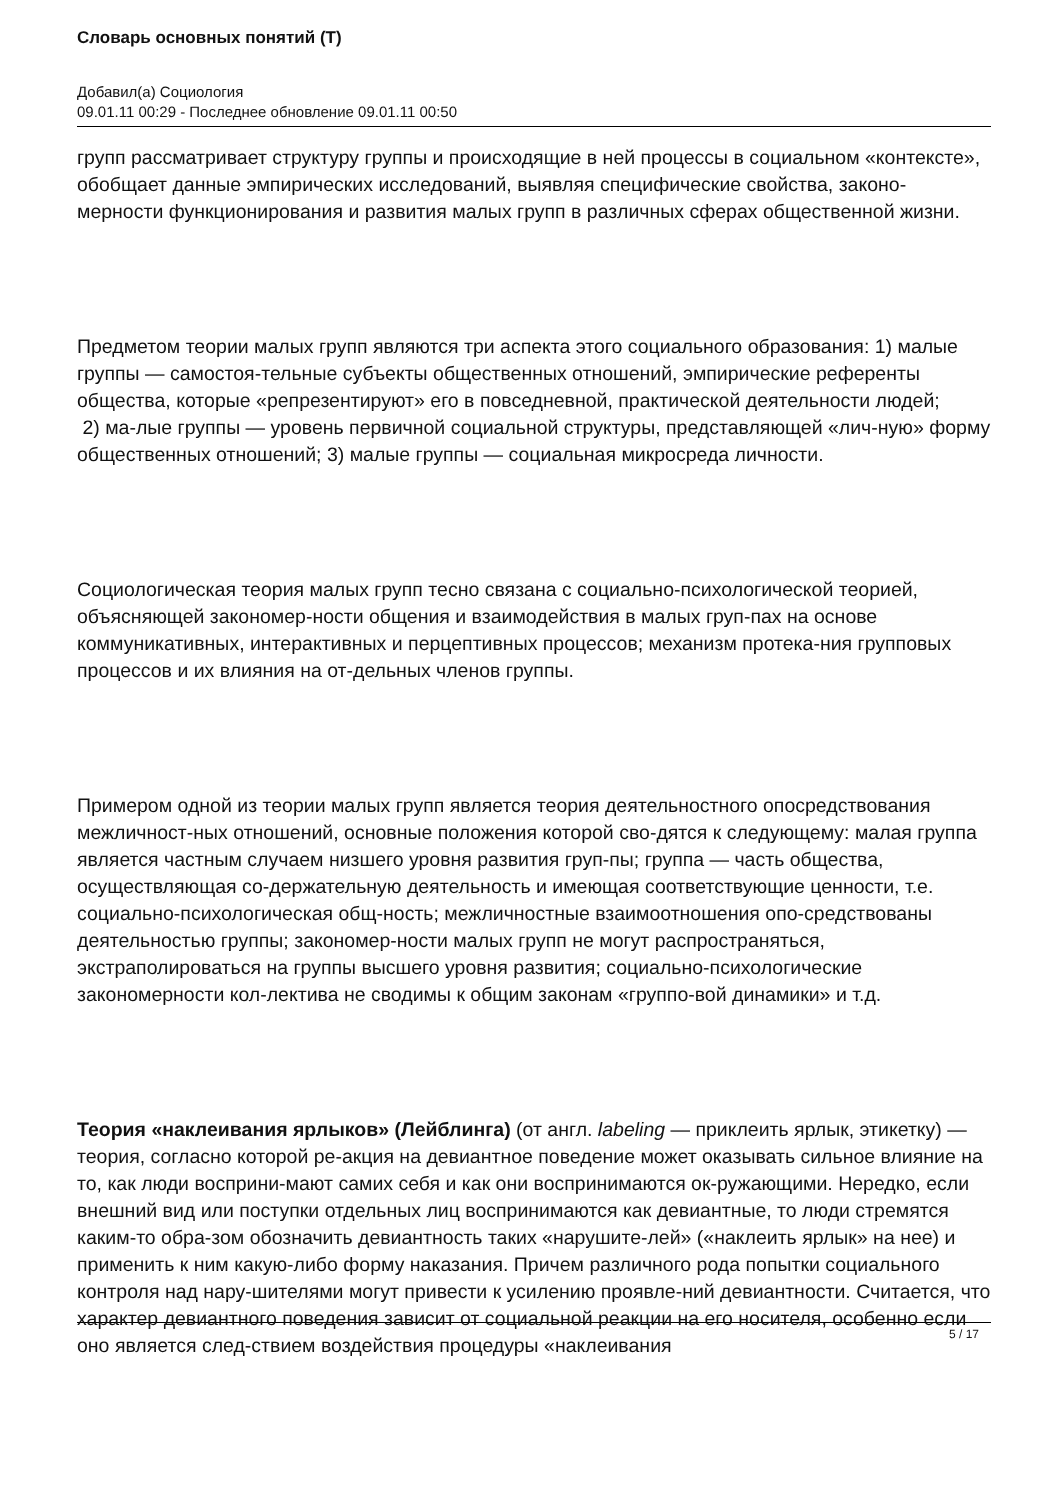Словарь основных понятий (Т)
Добавил(а) Социология
09.01.11 00:29 - Последнее обновление 09.01.11 00:50
групп рассматривает структуру группы и происходящие в ней процессы в социальном «контексте», обобщает данные эмпирических исследований, выявляя специфические свойства, законо-мерности функционирования и развития малых групп в различных сферах общественной жизни.
Предметом теории малых групп являются три аспекта этого социального образования: 1) малые группы — самостоя-тельные субъекты общественных отношений, эмпирические референты общества, которые «репрезентируют» его в повседневной, практической деятельности людей;
2) ма-лые группы — уровень первичной социальной структуры, представляющей «лич-ную» форму общественных отношений; 3) малые группы — социальная микросреда личности.
Социологическая теория малых групп тесно связана с социально-психологической теорией, объясняющей закономер-ности общения и взаимодействия в малых груп-пах на основе коммуникативных, интерактивных и перцептивных процессов; механизм протека-ния групповых процессов и их влияния на от-дельных членов группы.
Примером одной из теории малых групп является теория деятельностного опосредствования межличност-ных отношений, основные положения которой сво-дятся к следующему: малая группа является частным случаем низшего уровня развития груп-пы; группа — часть общества, осуществляющая со-держательную деятельность и имеющая соответствующие ценности, т.е. социально-психологическая общ-ность; межличностные взаимоотношения опо-средствованы деятельностью группы; закономер-ности малых групп не могут распространяться, экстраполироваться на группы высшего уровня развития; социально-психологические закономерности кол-лектива не сводимы к общим законам «группо-вой динамики» и т.д.
Теория «наклеивания ярлыков» (Лейблинга) (от англ. labeling — приклеить ярлык, этикетку) — теория, согласно которой ре-акция на девиантное поведение может оказывать сильное влияние на то, как люди восприни-мают самих себя и как они воспринимаются ок-ружающими. Нередко, если внешний вид или поступки отдельных лиц воспринимаются как девиантные, то люди стремятся каким-то обра-зом обозначить девиантность таких «нарушите-лей» («наклеить ярлык» на нее) и применить к ним какую-либо форму наказания. Причем различного рода попытки социального контроля над нару-шителями могут привести к усилению проявле-ний девиантности. Считается, что характер девиантного поведения зависит от социальной реакции на его носителя, особенно если оно является след-ствием воздействия процедуры «наклеивания
5 / 17